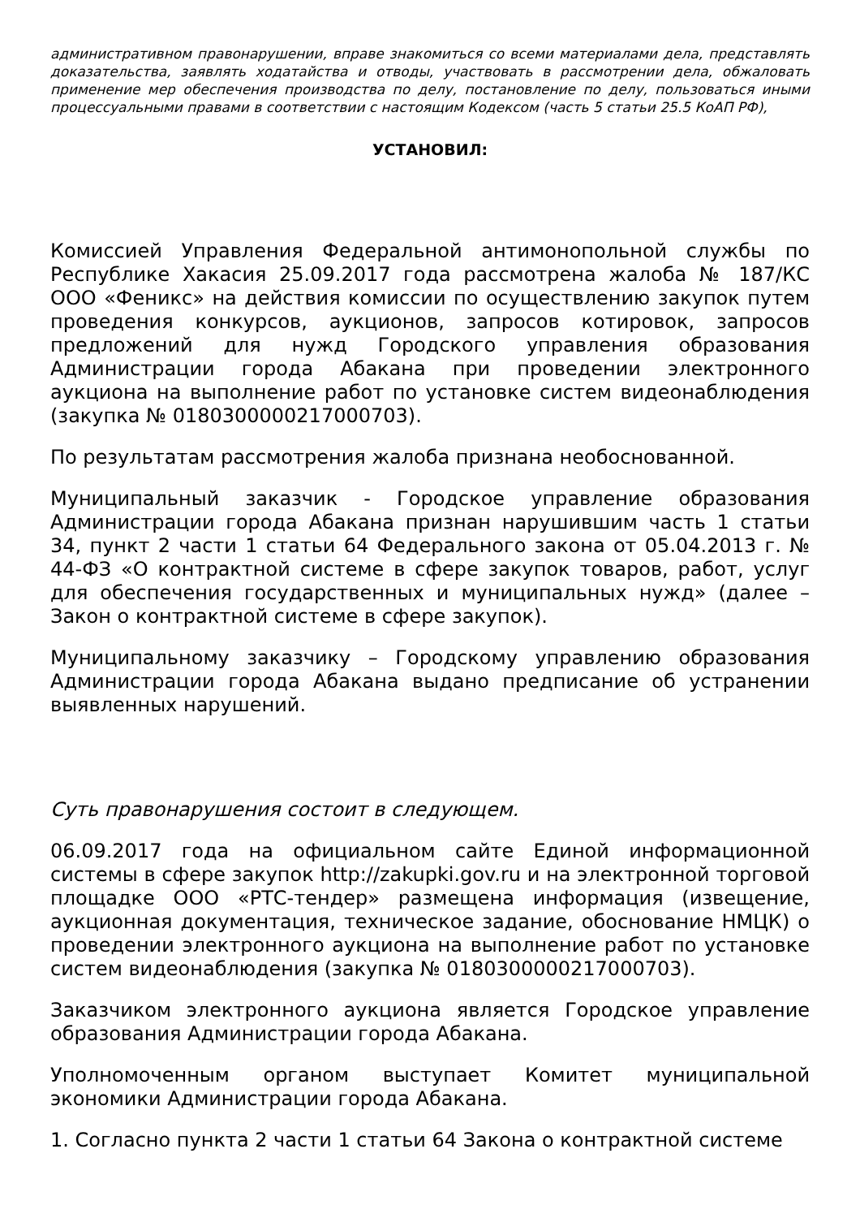административном правонарушении, вправе знакомиться со всеми материалами дела, представлять доказательства, заявлять ходатайства и отводы, участвовать в рассмотрении дела, обжаловать применение мер обеспечения производства по делу, постановление по делу, пользоваться иными процессуальными правами в соответствии с настоящим Кодексом (часть 5 статьи 25.5 КоАП РФ),
УСТАНОВИЛ:
Комиссией Управления Федеральной антимонопольной службы по Республике Хакасия 25.09.2017 года рассмотрена жалоба № 187/КС ООО «Феникс» на действия комиссии по осуществлению закупок путем проведения конкурсов, аукционов, запросов котировок, запросов предложений для нужд Городского управления образования Администрации города Абакана при проведении электронного аукциона на выполнение работ по установке систем видеонаблюдения (закупка № 0180300000217000703).
По результатам рассмотрения жалоба признана необоснованной.
Муниципальный заказчик - Городское управление образования Администрации города Абакана признан нарушившим часть 1 статьи 34, пункт 2 части 1 статьи 64 Федерального закона от 05.04.2013 г. № 44-ФЗ «О контрактной системе в сфере закупок товаров, работ, услуг для обеспечения государственных и муниципальных нужд» (далее – Закон о контрактной системе в сфере закупок).
Муниципальному заказчику – Городскому управлению образования Администрации города Абакана выдано предписание об устранении выявленных нарушений.
Суть правонарушения состоит в следующем.
06.09.2017 года на официальном сайте Единой информационной системы в сфере закупок http://zakupki.gov.ru и на электронной торговой площадке ООО «РТС-тендер» размещена информация (извещение, аукционная документация, техническое задание, обоснование НМЦК) о проведении электронного аукциона на выполнение работ по установке систем видеонаблюдения (закупка № 0180300000217000703).
Заказчиком электронного аукциона является Городское управление образования Администрации города Абакана.
Уполномоченным органом выступает Комитет муниципальной экономики Администрации города Абакана.
1. Согласно пункта 2 части 1 статьи 64 Закона о контрактной системе